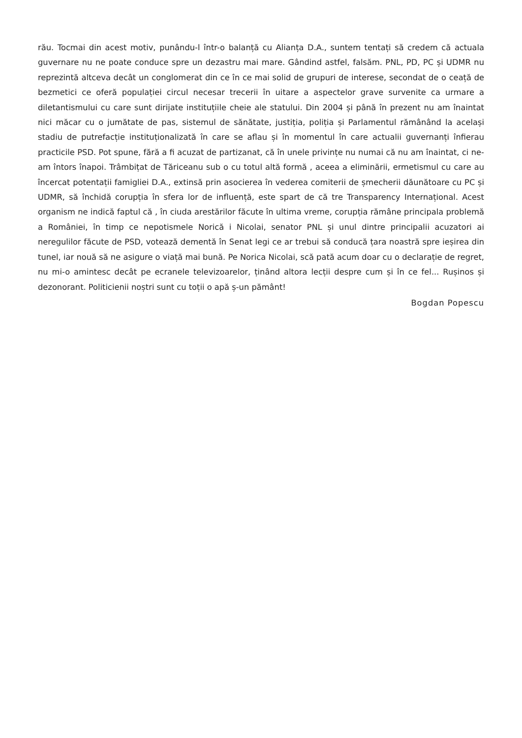rău. Tocmai din acest motiv, punându-l într-o balanță cu Alianța D.A., suntem tentați să credem că actuala guvernare nu ne poate conduce spre un dezastru mai mare. Gândind astfel, falsăm. PNL, PD, PC și UDMR nu reprezintă altceva decât un conglomerat din ce în ce mai solid de grupuri de interese, secondat de o ceață de bezmetici ce oferă populației circul necesar trecerii în uitare a aspectelor grave survenite ca urmare a diletantismului cu care sunt dirijate instituțiile cheie ale statului. Din 2004 și până în prezent nu am înaintat nici măcar cu o jumătate de pas, sistemul de sănătate, justiția, poliția și Parlamentul rămânând la același stadiu de putrefacție instituționalizată în care se aflau și în momentul în care actualii guvernanți înfierau practicile PSD. Pot spune, fără a fi acuzat de partizanat, că în unele privințe nu numai că nu am înaintat, ci ne-am întors înapoi. Trâmbițat de Tăriceanu sub o cu totul altă formă , aceea a eliminării, ermetismul cu care au încercat potentații famigliei D.A., extinsă prin asocierea în vederea comiterii de șmecherii dăunătoare cu PC și UDMR, să închidă corupția în sfera lor de influență, este spart de că tre Transparency Internațional. Acest organism ne indică faptul că , în ciuda arestărilor făcute în ultima vreme, corupția rămâne principala problemă a României, în timp ce nepotismele Norică i Nicolai, senator PNL și unul dintre principalii acuzatori ai neregulilor făcute de PSD, votează dementă în Senat legi ce ar trebui să conducă țara noastră spre ieșirea din tunel, iar nouă să ne asigure o viață mai bună. Pe Norica Nicolai, scă pată acum doar cu o declarație de regret, nu mi-o amintesc decât pe ecranele televizoarelor, ținând altora lecții despre cum și în ce fel... Rușinos și dezonorant. Politicienii noștri sunt cu toții o apă ș-un pământ!
Bogdan Popescu